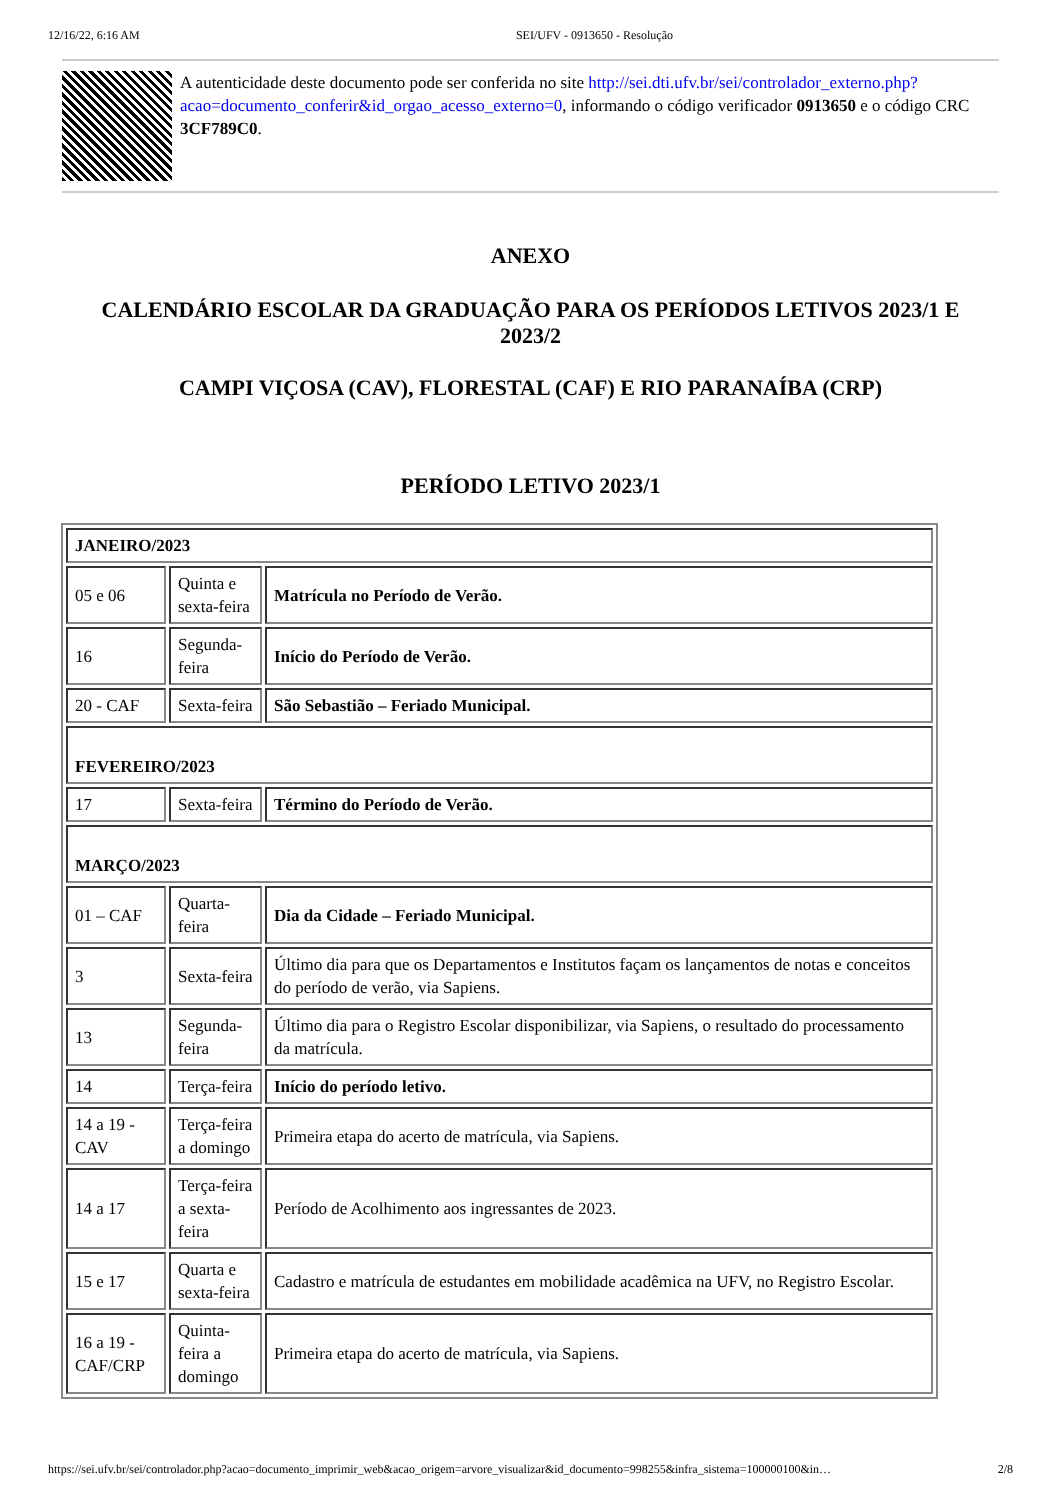12/16/22, 6:16 AM SEI/UFV - 0913650 - Resolução
A autenticidade deste documento pode ser conferida no site http://sei.dti.ufv.br/sei/controlador_externo.php?acao=documento_conferir&id_orgao_acesso_externo=0, informando o código verificador 0913650 e o código CRC 3CF789C0.
ANEXO
CALENDÁRIO ESCOLAR DA GRADUAÇÃO PARA OS PERÍODOS LETIVOS 2023/1 E 2023/2
CAMPI VIÇOSA (CAV), FLORESTAL (CAF) E RIO PARANAÍBA (CRP)
PERÍODO LETIVO 2023/1
| JANEIRO/2023 | | |
| 05 e 06 | Quinta e sexta-feira | Matrícula no Período de Verão. |
| 16 | Segunda-feira | Início do Período de Verão. |
| 20 - CAF | Sexta-feira | São Sebastião – Feriado Municipal. |
| FEVEREIRO/2023 | | |
| 17 | Sexta-feira | Término do Período de Verão. |
| MARÇO/2023 | | |
| 01 – CAF | Quarta-feira | Dia da Cidade – Feriado Municipal. |
| 3 | Sexta-feira | Último dia para que os Departamentos e Institutos façam os lançamentos de notas e conceitos do período de verão, via Sapiens. |
| 13 | Segunda-feira | Último dia para o Registro Escolar disponibilizar, via Sapiens, o resultado do processamento da matrícula. |
| 14 | Terça-feira | Início do período letivo. |
| 14 a 19 - CAV | Terça-feira a domingo | Primeira etapa do acerto de matrícula, via Sapiens. |
| 14 a 17 | Terça-feira a sexta-feira | Período de Acolhimento aos ingressantes de 2023. |
| 15 e 17 | Quarta e sexta-feira | Cadastro e matrícula de estudantes em mobilidade acadêmica na UFV, no Registro Escolar. |
| 16 a 19 - CAF/CRP | Quinta-feira a domingo | Primeira etapa do acerto de matrícula, via Sapiens. |
https://sei.ufv.br/sei/controlador.php?acao=documento_imprimir_web&acao_origem=arvore_visualizar&id_documento=998255&infra_sistema=100000100&in… 2/8